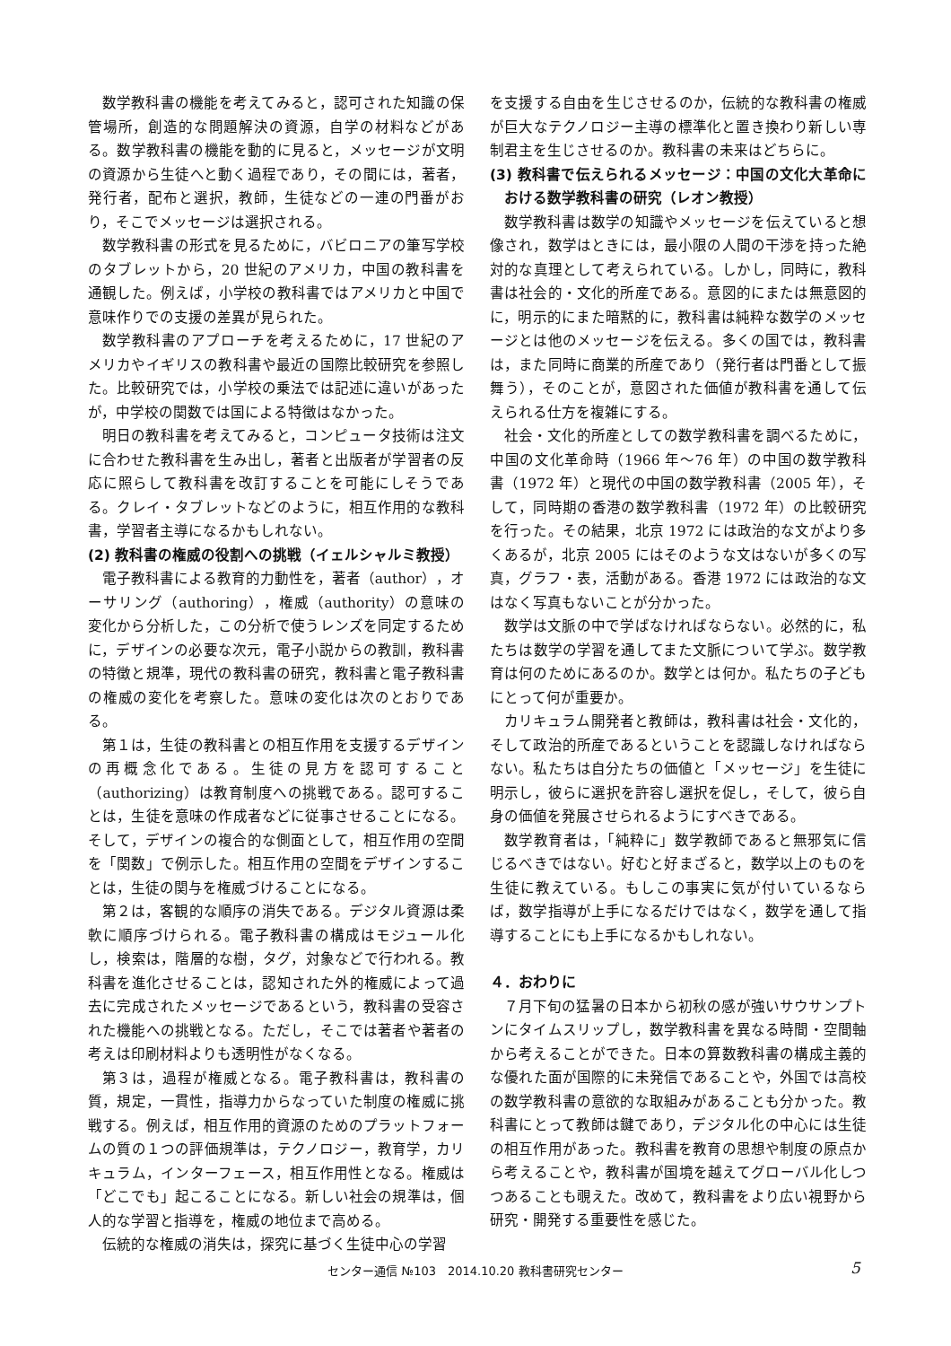数学教科書の機能を考えてみると，認可された知識の保管場所，創造的な問題解決の資源，自学の材料などがある。数学教科書の機能を動的に見ると，メッセージが文明の資源から生徒へと動く過程であり，その間には，著者，発行者，配布と選択，教師，生徒などの一連の門番がおり，そこでメッセージは選択される。
数学教科書の形式を見るために，バビロニアの筆写学校のタブレットから，20 世紀のアメリカ，中国の教科書を通観した。例えば，小学校の教科書ではアメリカと中国で意味作りでの支援の差異が見られた。
数学教科書のアプローチを考えるために，17 世紀のアメリカやイギリスの教科書や最近の国際比較研究を参照した。比較研究では，小学校の乗法では記述に違いがあったが，中学校の関数では国による特徴はなかった。
明日の教科書を考えてみると，コンピュータ技術は注文に合わせた教科書を生み出し，著者と出版者が学習者の反応に照らして教科書を改訂することを可能にしそうである。クレイ・タブレットなどのように，相互作用的な教科書，学習者主導になるかもしれない。
(2) 教科書の権威の役割への挑戦（イェルシャルミ教授）
電子教科書による教育的力動性を，著者（author），オーサリング（authoring），権威（authority）の意味の変化から分析した，この分析で使うレンズを同定するために，デザインの必要な次元，電子小説からの教訓，教科書の特徴と規準，現代の教科書の研究，教科書と電子教科書の権威の変化を考察した。意味の変化は次のとおりである。
第１は，生徒の教科書との相互作用を支援するデザインの再概念化である。生徒の見方を認可すること（authorizing）は教育制度への挑戦である。認可することは，生徒を意味の作成者などに従事させることになる。そして，デザインの複合的な側面として，相互作用の空間を「関数」で例示した。相互作用の空間をデザインすることは，生徒の関与を権威づけることになる。
第２は，客観的な順序の消失である。デジタル資源は柔軟に順序づけられる。電子教科書の構成はモジュール化し，検索は，階層的な樹，タグ，対象などで行われる。教科書を進化させることは，認知された外的権威によって過去に完成されたメッセージであるという，教科書の受容された機能への挑戦となる。ただし，そこでは著者や著者の考えは印刷材料よりも透明性がなくなる。
第３は，過程が権威となる。電子教科書は，教科書の質，規定，一貫性，指導力からなっていた制度の権威に挑戦する。例えば，相互作用的資源のためのプラットフォームの質の１つの評価規準は，テクノロジー，教育学，カリキュラム，インターフェース，相互作用性となる。権威は「どこでも」起こることになる。新しい社会の規準は，個人的な学習と指導を，権威の地位まで高める。
伝統的な権威の消失は，探究に基づく生徒中心の学習
を支援する自由を生じさせるのか，伝統的な教科書の権威が巨大なテクノロジー主導の標準化と置き換わり新しい専制君主を生じさせるのか。教科書の未来はどちらに。
(3) 教科書で伝えられるメッセージ：中国の文化大革命における数学教科書の研究（レオン教授）
数学教科書は数学の知識やメッセージを伝えていると想像され，数学はときには，最小限の人間の干渉を持った絶対的な真理として考えられている。しかし，同時に，教科書は社会的・文化的所産である。意図的にまたは無意図的に，明示的にまた暗黙的に，教科書は純粋な数学のメッセージとは他のメッセージを伝える。多くの国では，教科書は，また同時に商業的所産であり（発行者は門番として振舞う），そのことが，意図された価値が教科書を通して伝えられる仕方を複雑にする。
社会・文化的所産としての数学教科書を調べるために，中国の文化革命時（1966 年～76 年）の中国の数学教科書（1972 年）と現代の中国の数学教科書（2005 年），そして，同時期の香港の数学教科書（1972 年）の比較研究を行った。その結果，北京 1972 には政治的な文がより多くあるが，北京 2005 にはそのような文はないが多くの写真，グラフ・表，活動がある。香港 1972 には政治的な文はなく写真もないことが分かった。
数学は文脈の中で学ばなければならない。必然的に，私たちは数学の学習を通してまた文脈について学ぶ。数学教育は何のためにあるのか。数学とは何か。私たちの子どもにとって何が重要か。
カリキュラム開発者と教師は，教科書は社会・文化的，そして政治的所産であるということを認識しなければならない。私たちは自分たちの価値と「メッセージ」を生徒に明示し，彼らに選択を許容し選択を促し，そして，彼ら自身の価値を発展させられるようにすべきである。
数学教育者は，「純粋に」数学教師であると無邪気に信じるべきではない。好むと好まざると，数学以上のものを生徒に教えている。もしこの事実に気が付いているならば，数学指導が上手になるだけではなく，数学を通して指導することにも上手になるかもしれない。
４．おわりに
７月下旬の猛暑の日本から初秋の感が強いサウサンプトンにタイムスリップし，数学教科書を異なる時間・空間軸から考えることができた。日本の算数教科書の構成主義的な優れた面が国際的に未発信であることや，外国では高校の数学教科書の意欲的な取組みがあることも分かった。教科書にとって教師は鍵であり，デジタル化の中心には生徒の相互作用があった。教科書を教育の思想や制度の原点から考えることや，教科書が国境を越えてグローバル化しつつあることも覗えた。改めて，教科書をより広い視野から研究・開発する重要性を感じた。
センター通信 №103　2014.10.20 教科書研究センター 5